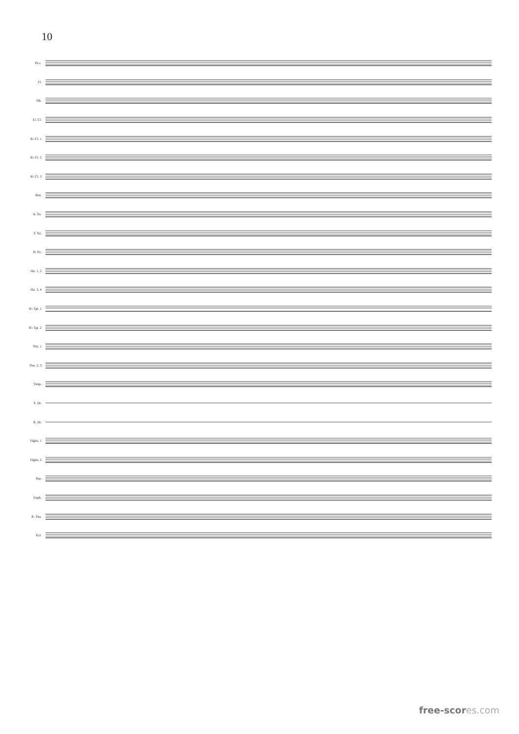10
Picc.
Fl.
Ob.
E♭ Cl.
B♭ Cl. 1
B♭ Cl. 2
B♭ Cl. 3
Bsn.
A. Sx.
T. Sx.
B. Sx.
Hn. 1, 2
Hn. 3, 4
B♭ Tpt. 1
B♭ Tpt. 2
Tbn. 1
Tbn. 2, 3
Timp.
S. Dr.
B. Dr.
Flghn. 1
Flghn. 2
Bar.
Euph.
B. Tba.
Xyl.
free-scores.com